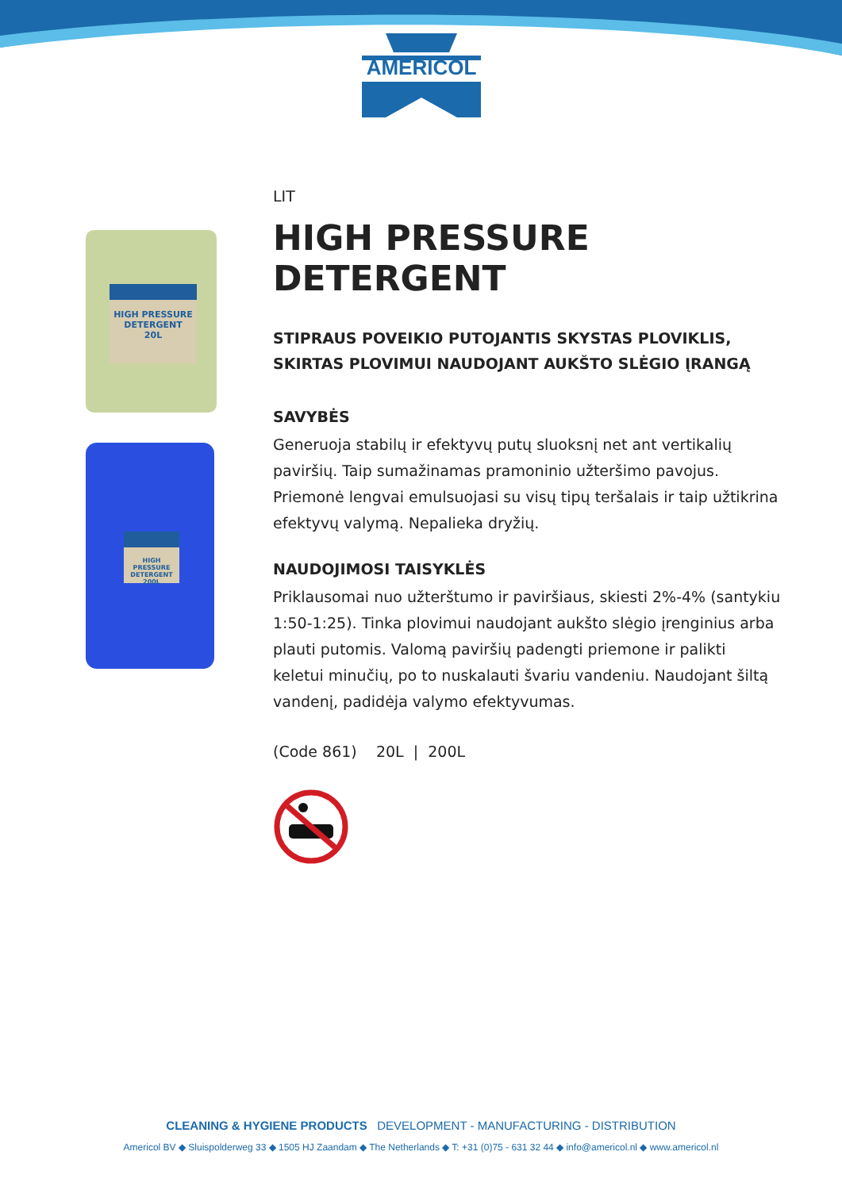AMERICOL
HIGH PRESSURE DETERGENT
20L
HIGH PRESSURE DETERGENT
200L
LIT
HIGH PRESSURE DETERGENT
STIPRAUS POVEIKIO PUTOJANTIS SKYSTAS PLOVIKLIS, SKIRTAS PLOVIMUI NAUDOJANT AUKŠTO SLĖGIO ĮRANGĄ
SAVYBĖS
Generuoja stabilų ir efektyvų putų sluoksnį net ant vertikalių paviršių. Taip sumažinamas pramoninio užteršimo pavojus. Priemonė lengvai emulsuojasi su visų tipų teršalais ir taip užtikrina efektyvų valymą. Nepalieka dryžių.
NAUDOJIMOSI TAISYKLĖS
Priklausomai nuo užterštumo ir paviršiaus, skiesti 2%-4% (santykiu 1:50-1:25). Tinka plovimui naudojant aukšto slėgio įrenginius arba plauti putomis. Valomą paviršių padengti priemone ir palikti keletui minučių, po to nuskalauti švariu vandeniu. Naudojant šiltą vandenį, padidėja valymo efektyvumas.
(Code 861) 20L | 200L
CLEANING & HYGIENE PRODUCTS DEVELOPMENT - MANUFACTURING - DISTRIBUTION
Americol BV ◆ Sluispolderweg 33 ◆ 1505 HJ Zaandam ◆ The Netherlands ◆ T: +31 (0)75 - 631 32 44 ◆ info@americol.nl ◆ www.americol.nl